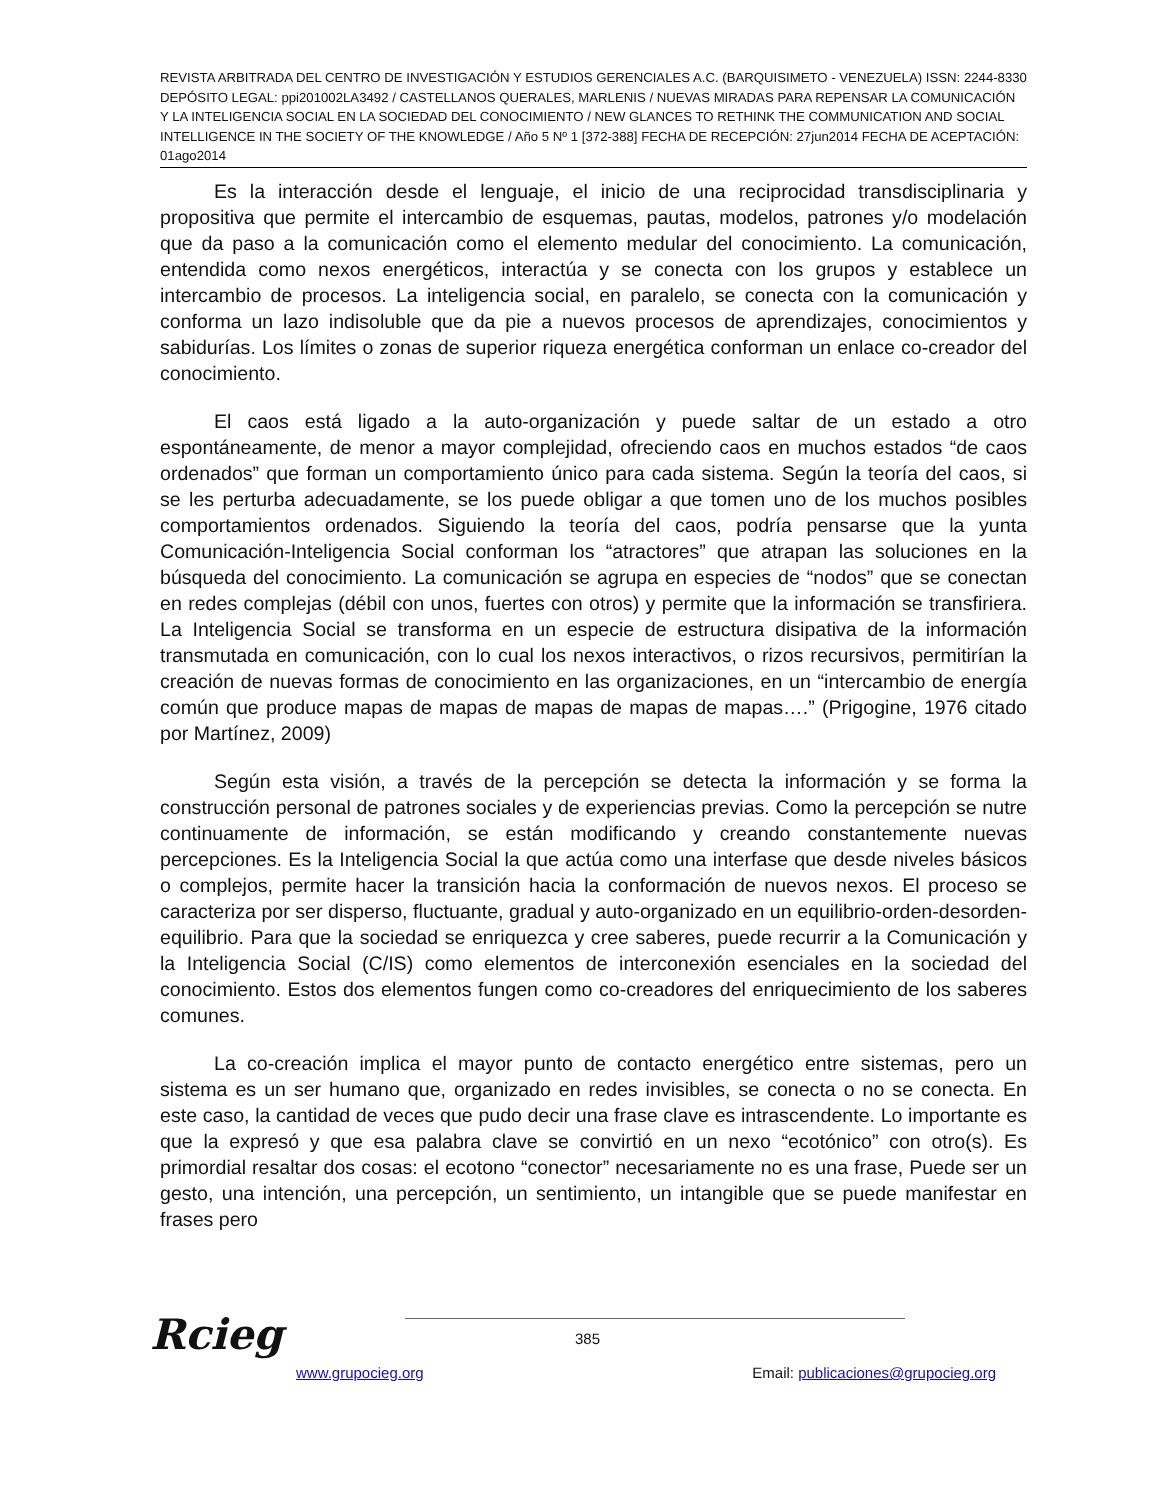REVISTA ARBITRADA DEL CENTRO DE INVESTIGACIÓN Y ESTUDIOS GERENCIALES A.C. (BARQUISIMETO - VENEZUELA) ISSN: 2244-8330 DEPÓSITO LEGAL: ppi201002LA3492 / CASTELLANOS QUERALES, MARLENIS / NUEVAS MIRADAS PARA REPENSAR LA COMUNICACIÓN Y LA INTELIGENCIA SOCIAL EN LA SOCIEDAD DEL CONOCIMIENTO / NEW GLANCES TO RETHINK THE COMMUNICATION AND SOCIAL INTELLIGENCE IN THE SOCIETY OF THE KNOWLEDGE / Año 5 Nº 1 [372-388] FECHA DE RECEPCIÓN: 27jun2014 FECHA DE ACEPTACIÓN: 01ago2014
Es la interacción desde el lenguaje, el inicio de una reciprocidad transdisciplinaria y propositiva que permite el intercambio de esquemas, pautas, modelos, patrones y/o modelación que da paso a la comunicación como el elemento medular del conocimiento. La comunicación, entendida como nexos energéticos, interactúa y se conecta con los grupos y establece un intercambio de procesos. La inteligencia social, en paralelo, se conecta con la comunicación y conforma un lazo indisoluble que da pie a nuevos procesos de aprendizajes, conocimientos y sabidurías. Los límites o zonas de superior riqueza energética conforman un enlace co-creador del conocimiento.
El caos está ligado a la auto-organización y puede saltar de un estado a otro espontáneamente, de menor a mayor complejidad, ofreciendo caos en muchos estados “de caos ordenados” que forman un comportamiento único para cada sistema. Según la teoría del caos, si se les perturba adecuadamente, se los puede obligar a que tomen uno de los muchos posibles comportamientos ordenados. Siguiendo la teoría del caos, podría pensarse que la yunta Comunicación-Inteligencia Social conforman los “atractores” que atrapan las soluciones en la búsqueda del conocimiento. La comunicación se agrupa en especies de “nodos” que se conectan en redes complejas (débil con unos, fuertes con otros) y permite que la información se transfiriera. La Inteligencia Social se transforma en un especie de estructura disipativa de la información transmutada en comunicación, con lo cual los nexos interactivos, o rizos recursivos, permitirían la creación de nuevas formas de conocimiento en las organizaciones, en un “intercambio de energía común que produce mapas de mapas de mapas de mapas de mapas….” (Prigogine, 1976 citado por Martínez, 2009)
Según esta visión, a través de la percepción se detecta la información y se forma la construcción personal de patrones sociales y de experiencias previas. Como la percepción se nutre continuamente de información, se están modificando y creando constantemente nuevas percepciones. Es la Inteligencia Social la que actúa como una interfase que desde niveles básicos o complejos, permite hacer la transición hacia la conformación de nuevos nexos. El proceso se caracteriza por ser disperso, fluctuante, gradual y auto-organizado en un equilibrio-orden-desorden-equilibrio. Para que la sociedad se enriquezca y cree saberes, puede recurrir a la Comunicación y la Inteligencia Social (C/IS) como elementos de interconexión esenciales en la sociedad del conocimiento. Estos dos elementos fungen como co-creadores del enriquecimiento de los saberes comunes.
La co-creación implica el mayor punto de contacto energético entre sistemas, pero un sistema es un ser humano que, organizado en redes invisibles, se conecta o no se conecta. En este caso, la cantidad de veces que pudo decir una frase clave es intrascendente. Lo importante es que la expresó y que esa palabra clave se convirtió en un nexo “ecotónico” con otro(s). Es primordial resaltar dos cosas: el ecotono “conector” necesariamente no es una frase, Puede ser un gesto, una intención, una percepción, un sentimiento, un intangible que se puede manifestar en frases pero
Rcieg 385
www.grupocieg.org Email: publicaciones@grupocieg.org